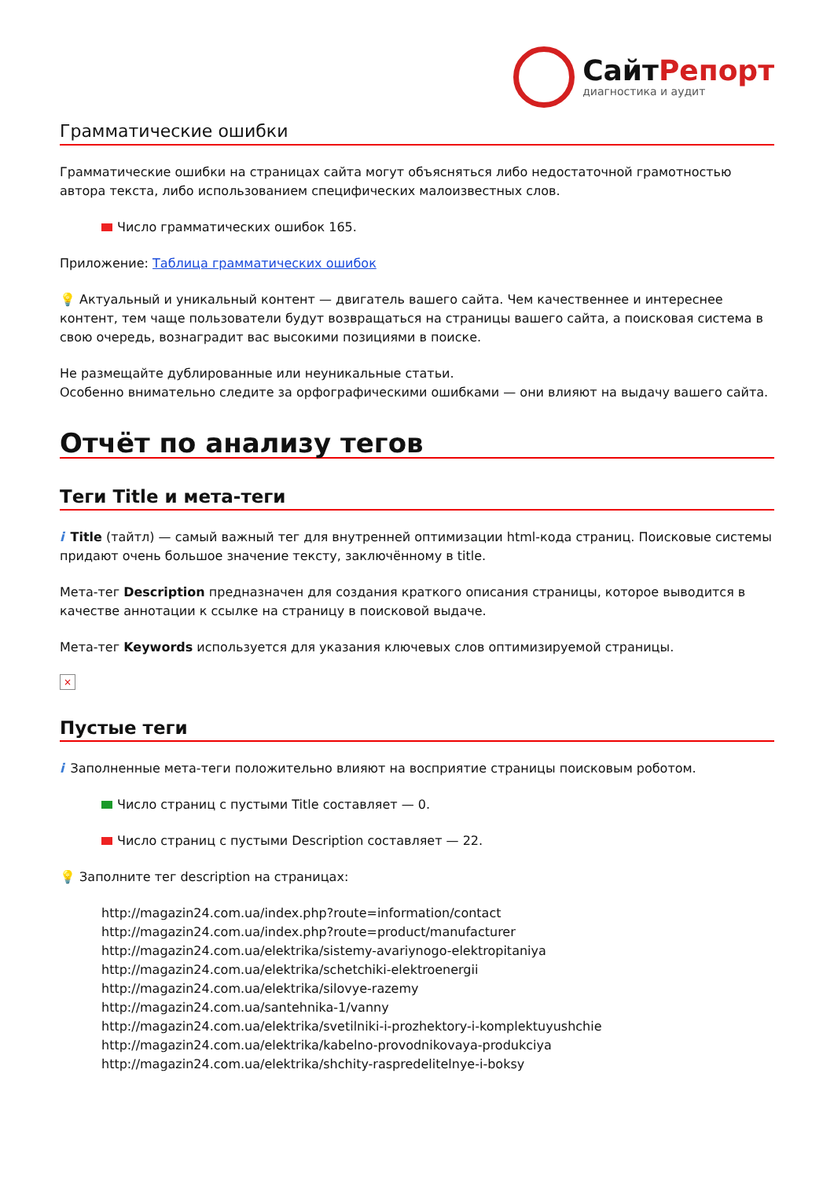СайтРепорт
диагностика и аудит
Грамматические ошибки
Грамматические ошибки на страницах сайта могут объясняться либо недостаточной грамотностью автора текста, либо использованием специфических малоизвестных слов.
Число грамматических ошибок 165.
Приложение: Таблица грамматических ошибок
💡 Актуальный и уникальный контент — двигатель вашего сайта. Чем качественнее и интереснее контент, тем чаще пользователи будут возвращаться на страницы вашего сайта, а поисковая система в свою очередь, вознаградит вас высокими позициями в поиске.
Не размещайте дублированные или неуникальные статьи.
Особенно внимательно следите за орфографическими ошибками — они влияют на выдачу вашего сайта.
Отчёт по анализу тегов
Теги Title и мета-теги
i Title (тайтл) — самый важный тег для внутренней оптимизации html-кода страниц. Поисковые системы придают очень большое значение тексту, заключённому в title.
Мета-тег Description предназначен для создания краткого описания страницы, которое выводится в качестве аннотации к ссылке на страницу в поисковой выдаче.
Мета-тег Keywords используется для указания ключевых слов оптимизируемой страницы.
×
Пустые теги
i Заполненные мета-теги положительно влияют на восприятие страницы поисковым роботом.
Число страниц с пустыми Title составляет — 0.
Число страниц с пустыми Description составляет — 22.
💡 Заполните тег description на страницах:
http://magazin24.com.ua/index.php?route=information/contact
http://magazin24.com.ua/index.php?route=product/manufacturer
http://magazin24.com.ua/elektrika/sistemy-avariynogo-elektropitaniya
http://magazin24.com.ua/elektrika/schetchiki-elektroenergii
http://magazin24.com.ua/elektrika/silovye-razemy
http://magazin24.com.ua/santehnika-1/vanny
http://magazin24.com.ua/elektrika/svetilniki-i-prozhektory-i-komplektuyushchie
http://magazin24.com.ua/elektrika/kabelno-provodnikovaya-produkciya
http://magazin24.com.ua/elektrika/shchity-raspredelitelnye-i-boksy